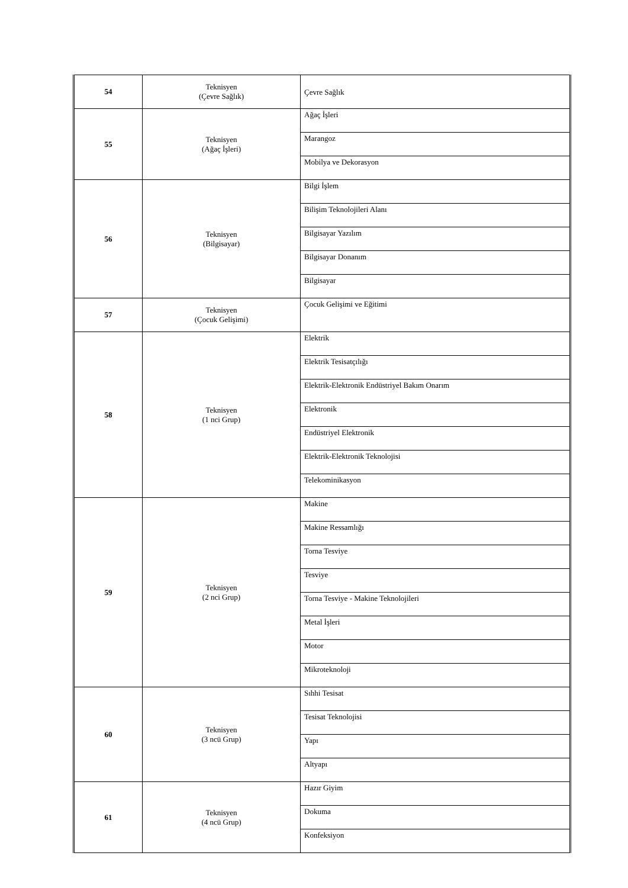| 54 | Teknisyen (Çevre Sağlık) | Çevre Sağlık |
| 55 | Teknisyen (Ağaç İşleri) | Ağaç İşleri |
| | | Marangoz |
| | | Mobilya ve Dekorasyon |
| 56 | Teknisyen (Bilgisayar) | Bilgi İşlem |
| | | Bilişim Teknolojileri Alanı |
| | | Bilgisayar Yazılım |
| | | Bilgisayar Donanım |
| | | Bilgisayar |
| 57 | Teknisyen (Çocuk Gelişimi) | Çocuk Gelişimi ve Eğitimi |
| 58 | Teknisyen (1 nci Grup) | Elektrik |
| | | Elektrik Tesisatçılığı |
| | | Elektrik-Elektronik Endüstriyel Bakım Onarım |
| | | Elektronik |
| | | Endüstriyel Elektronik |
| | | Elektrik-Elektronik Teknolojisi |
| | | Telekominikasyon |
| 59 | Teknisyen (2 nci Grup) | Makine |
| | | Makine Ressamlığı |
| | | Torna Tesviye |
| | | Tesviye |
| | | Torna Tesviye - Makine Teknolojileri |
| | | Metal İşleri |
| | | Motor |
| | | Mikroteknoloji |
| 60 | Teknisyen (3 ncü Grup) | Sıhhi Tesisat |
| | | Tesisat Teknolojisi |
| | | Yapı |
| | | Altyapı |
| 61 | Teknisyen (4 ncü Grup) | Hazır Giyim |
| | | Dokuma |
| | | Konfeksiyon |